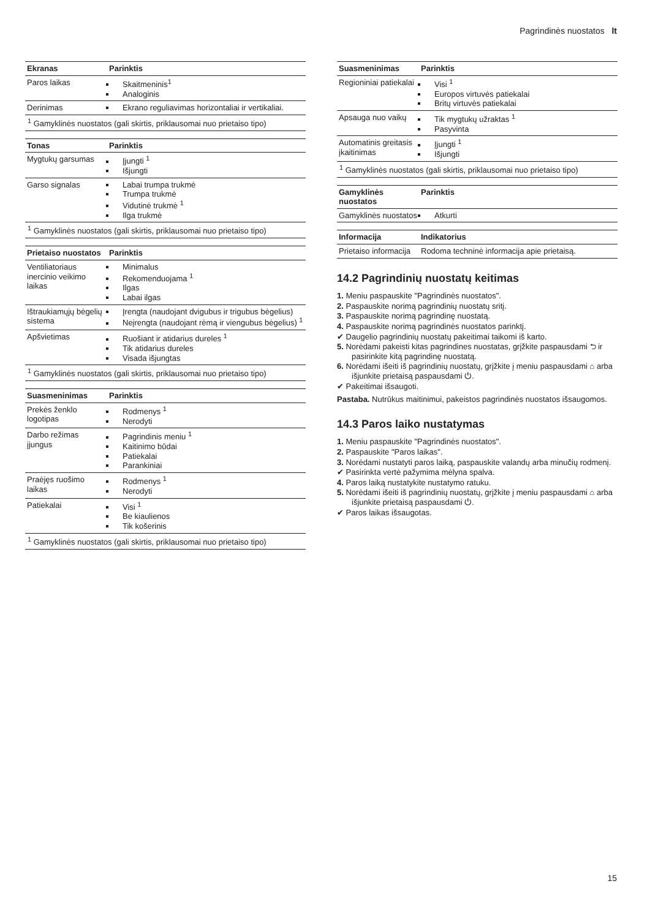Pagrindinės nuostatos lt
| Ekranas | Parinktis |
| --- | --- |
| Paros laikas | Skaitmeninis<sup>1</sup> Analoginis |
| Derinimas | Ekrano reguliavimas horizontaliai ir vertikaliai. |
| <sup>1</sup> Gamyklinės nuostatos (gali skirtis, priklausomai nuo prietaiso tipo) | |
| Tonas | Parinktis |
| --- | --- |
| Mygtukų garsumas | Įjungti <sup>1</sup> Išjungti |
| Garso signalas | Labai trumpa trukmė Trumpa trukmė Vidutinė trukmė <sup>1</sup> Ilga trukmė |
| <sup>1</sup> Gamyklinės nuostatos (gali skirtis, priklausomai nuo prietaiso tipo) | |
| Prietaiso nuostatos | Parinktis |
| --- | --- |
| Ventiliatoriaus inercinio veikimo laikas | Minimalus Rekomenduojama <sup>1</sup> Ilgas Labai ilgas |
| Ištraukiamųjų bėgelių sistema | Įrengta (naudojant dvigubus ir trigubus bėgelius) Neįrengta (naudojant rėmą ir viengubus bėgelius) <sup>1</sup> |
| Apšvietimas | Ruošiant ir atidarius dureles <sup>1</sup> Tik atidarius dureles Visada išjungtas |
| <sup>1</sup> Gamyklinės nuostatos (gali skirtis, priklausomai nuo prietaiso tipo) | |
| Suasmeninimas | Parinktis |
| --- | --- |
| Prekės ženklo logotipas | Rodmenys <sup>1</sup> Nerodyti |
| Darbo režimas įjungus | Pagrindinis meniu <sup>1</sup> Kaitinimo būdai Patiekalai Parankiniai |
| Praėjęs ruošimo laikas | Rodmenys <sup>1</sup> Nerodyti |
| Patiekalai | Visi <sup>1</sup> Be kiaulienos Tik košerinis |
| <sup>1</sup> Gamyklinės nuostatos (gali skirtis, priklausomai nuo prietaiso tipo) | |
| Suasmeninimas | Parinktis |
| --- | --- |
| Regioniniai patiekalai | Visi <sup>1</sup> Europos virtuvės patiekalai Britų virtuvės patiekalai |
| Apsauga nuo vaikų | Tik mygtukų užraktas <sup>1</sup> Pasyvinta |
| Automatinis greitasis įkaitinimas | Įjungti <sup>1</sup> Išjungti |
| <sup>1</sup> Gamyklinės nuostatos (gali skirtis, priklausomai nuo prietaiso tipo) | |
| Gamyklinės nuostatos | Parinktis |
| --- | --- |
| Gamyklinės nuostatos | Atkurti |
| Informacija | Indikatorius |
| --- | --- |
| Prietaiso informacija | Rodoma techninė informacija apie prietaisą. |
14.2 Pagrindinių nuostatų keitimas
1. Meniu paspauskite "Pagrindinės nuostatos".
2. Paspauskite norimą pagrindinių nuostatų sritį.
3. Paspauskite norimą pagrindinę nuostatą.
4. Paspauskite norimą pagrindinės nuostatos parinktį.
✔ Daugelio pagrindinių nuostatų pakeitimai taikomi iš karto.
5. Norėdami pakeisti kitas pagrindines nuostatas, grįžkite paspausdami ⮌ ir pasirinkite kitą pagrindinę nuostatą.
6. Norėdami išeiti iš pagrindinių nuostatų, grįžkite į meniu paspausdami ⌂ arba išjunkite prietaisą paspausdami ⏻.
✔ Pakeitimai išsaugoti.
Pastaba. Nutrūkus maitinimui, pakeistos pagrindinės nuostatos išsaugomos.
14.3 Paros laiko nustatymas
1. Meniu paspauskite "Pagrindinės nuostatos".
2. Paspauskite "Paros laikas".
3. Norėdami nustatyti paros laiką, paspauskite valandų arba minučių rodmenį.
✔ Pasirinkta vertė pažymima mėlyna spalva.
4. Paros laiką nustatykite nustatymo ratuku.
5. Norėdami išeiti iš pagrindinių nuostatų, grįžkite į meniu paspausdami ⌂ arba išjunkite prietaisą paspausdami ⏻.
✔ Paros laikas išsaugotas.
15